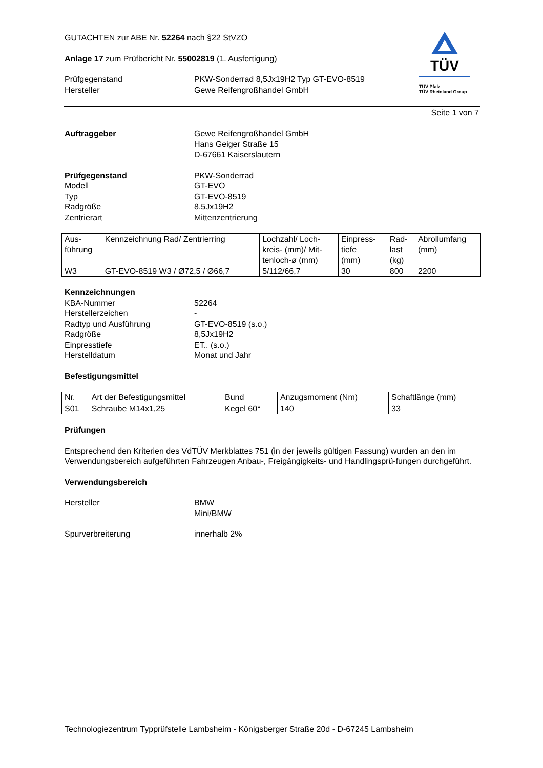GUTACHTEN zur ABE Nr. 52264 nach §22 StVZO
Anlage 17 zum Prüfbericht Nr. 55002819 (1. Ausfertigung)
Prüfgegenstand
Hersteller
PKW-Sonderrad 8,5Jx19H2 Typ GT-EVO-8519
Gewe Reifengroßhandel GmbH
TÜV
TÜV Pfalz
TÜV Rheinland Group
Seite 1 von 7
Auftraggeber Gewe Reifengroßhandel GmbH
Hans Geiger Straße 15
D-67661 Kaiserslautern
Prüfgegenstand
Modell
Typ
Radgröße
Zentrierart
PKW-Sonderrad
GT-EVO
GT-EVO-8519
8,5Jx19H2
Mittenzentrierung
| Aus- führung | Kennzeichnung Rad/ Zentrierring | Lochzahl/ Loch- kreis- (mm)/ Mit- tenloch-ø (mm) | Einpress- tiefe (mm) | Rad- last (kg) | Abrollumfang (mm) |
| W3 | GT-EVO-8519 W3 / Ø72,5 / Ø66,7 | 5/112/66,7 | 30 | 800 | 2200 |
Kennzeichnungen
KBA-Nummer
Herstellerzeichen
Radtyp und Ausführung
Radgröße
Einpresstiefe
Herstelldatum
52264
-
GT-EVO-8519 (s.o.)
8,5Jx19H2
ET.. (s.o.)
Monat und Jahr
Befestigungsmittel
| Nr. | Art der Befestigungsmittel | Bund | Anzugsmoment (Nm) | Schaftlänge (mm) |
| S01 | Schraube M14x1,25 | Kegel 60° | 140 | 33 |
Prüfungen
Entsprechend den Kriterien des VdTÜV Merkblattes 751 (in der jeweils gültigen Fassung) wurden an den im Verwendungsbereich aufgeführten Fahrzeugen Anbau-, Freigängigkeits- und Handlingsprü-fungen durchgeführt.
Verwendungsbereich
Hersteller BMW
Mini/BMW
Spurverbreiterung innerhalb 2%
Technologiezentrum Typprüfstelle Lambsheim - Königsberger Straße 20d - D-67245 Lambsheim